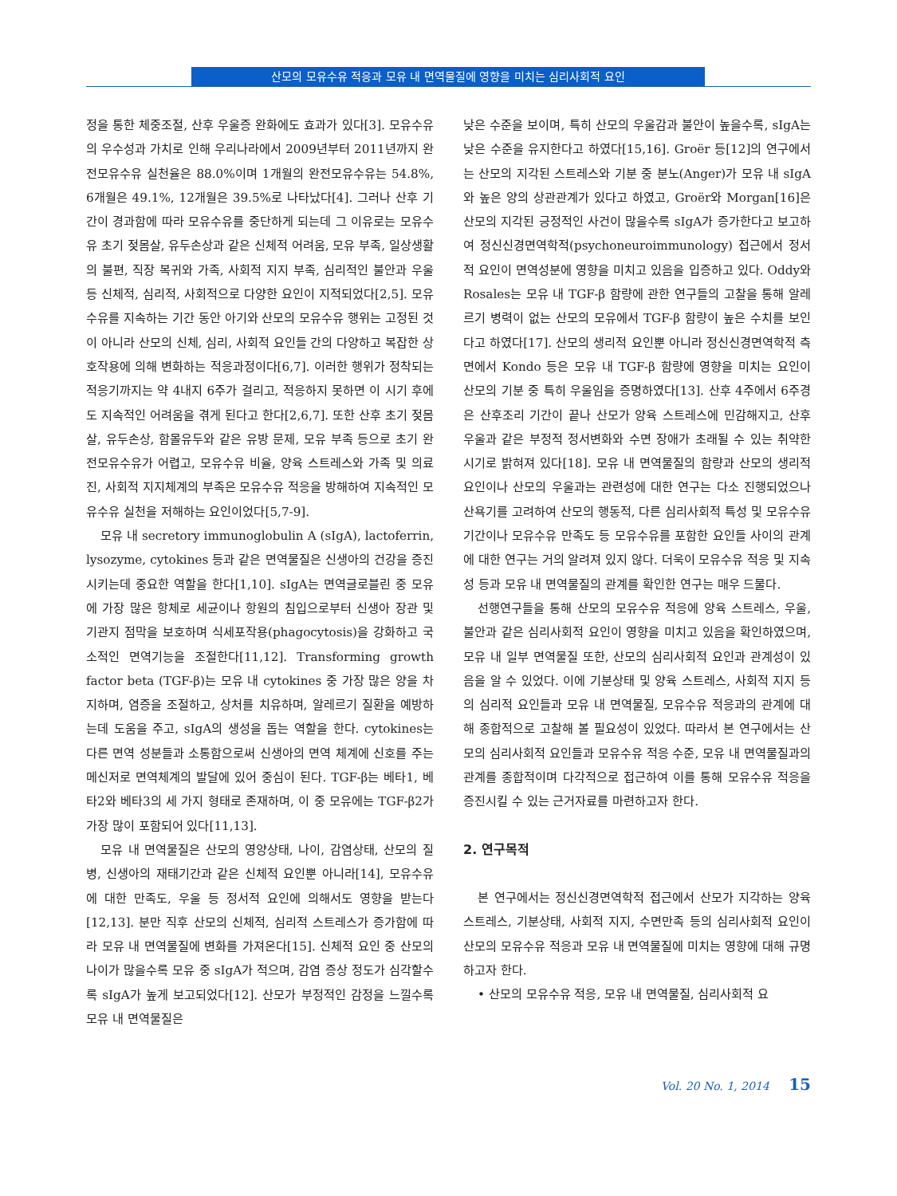산모의 모유수유 적응과 모유 내 면역물질에 영향을 미치는 심리사회적 요인
정을 통한 체중조절, 산후 우울증 완화에도 효과가 있다[3]. 모유수유의 우수성과 가치로 인해 우리나라에서 2009년부터 2011년까지 완전모유수유 실천율은 88.0%이며 1개월의 완전모유수유는 54.8%, 6개월은 49.1%, 12개월은 39.5%로 나타났다[4]. 그러나 산후 기간이 경과함에 따라 모유수유를 중단하게 되는데 그 이유로는 모유수유 초기 젖몸살, 유두손상과 같은 신체적 어려움, 모유 부족, 일상생활의 불편, 직장 복귀와 가족, 사회적 지지 부족, 심리적인 불안과 우울 등 신체적, 심리적, 사회적으로 다양한 요인이 지적되었다[2,5]. 모유수유를 지속하는 기간 동안 아기와 산모의 모유수유 행위는 고정된 것이 아니라 산모의 신체, 심리, 사회적 요인들 간의 다양하고 복잡한 상호작용에 의해 변화하는 적응과정이다[6,7]. 이러한 행위가 정착되는 적응기까지는 약 4내지 6주가 걸리고, 적응하지 못하면 이 시기 후에도 지속적인 어려움을 겪게 된다고 한다[2,6,7]. 또한 산후 초기 젖몸살, 유두손상, 함몰유두와 같은 유방 문제, 모유 부족 등으로 초기 완전모유수유가 어렵고, 모유수유 비율, 양육 스트레스와 가족 및 의료진, 사회적 지지체계의 부족은 모유수유 적응을 방해하여 지속적인 모유수유 실천을 저해하는 요인이었다[5,7-9].
모유 내 secretory immunoglobulin A (sIgA), lactoferrin, lysozyme, cytokines 등과 같은 면역물질은 신생아의 건강을 증진시키는데 중요한 역할을 한다[1,10]. sIgA는 면역글로블린 중 모유에 가장 많은 항체로 세균이나 항원의 침입으로부터 신생아 장관 및 기관지 점막을 보호하며 식세포작용(phagocytosis)을 강화하고 국소적인 면역기능을 조절한다[11,12]. Transforming growth factor beta (TGF-β)는 모유 내 cytokines 중 가장 많은 양을 차지하며, 염증을 조절하고, 상처를 치유하며, 알레르기 질환을 예방하는데 도움을 주고, sIgA의 생성을 돕는 역할을 한다. cytokines는 다른 면역 성분들과 소통함으로써 신생아의 면역 체계에 신호를 주는 메신저로 면역체계의 발달에 있어 중심이 된다. TGF-β는 베타1, 베타2와 베타3의 세 가지 형태로 존재하며, 이 중 모유에는 TGF-β2가 가장 많이 포함되어 있다[11,13].
모유 내 면역물질은 산모의 영양상태, 나이, 감염상태, 산모의 질병, 신생아의 재태기간과 같은 신체적 요인뿐 아니라[14], 모유수유에 대한 만족도, 우울 등 정서적 요인에 의해서도 영향을 받는다[12,13]. 분만 직후 산모의 신체적, 심리적 스트레스가 증가함에 따라 모유 내 면역물질에 변화를 가져온다[15]. 신체적 요인 중 산모의 나이가 많을수록 모유 중 sIgA가 적으며, 감염 증상 정도가 심각할수록 sIgA가 높게 보고되었다[12]. 산모가 부정적인 감정을 느낄수록 모유 내 면역물질은
낮은 수준을 보이며, 특히 산모의 우울감과 불안이 높을수록, sIgA는 낮은 수준을 유지한다고 하였다[15,16]. Groër 등[12]의 연구에서는 산모의 지각된 스트레스와 기분 중 분노(Anger)가 모유 내 sIgA와 높은 양의 상관관계가 있다고 하였고, Groër와 Morgan[16]은 산모의 지각된 긍정적인 사건이 많을수록 sIgA가 증가한다고 보고하여 정신신경면역학적(psychoneuroimmunology) 접근에서 정서적 요인이 면역성분에 영향을 미치고 있음을 입증하고 있다. Oddy와 Rosales는 모유 내 TGF-β 함량에 관한 연구들의 고찰을 통해 알레르기 병력이 없는 산모의 모유에서 TGF-β 함량이 높은 수치를 보인다고 하였다[17]. 산모의 생리적 요인뿐 아니라 정신신경면역학적 측면에서 Kondo 등은 모유 내 TGF-β 함량에 영향을 미치는 요인이 산모의 기분 중 특히 우울임을 증명하였다[13]. 산후 4주에서 6주경은 산후조리 기간이 끝나 산모가 양육 스트레스에 민감해지고, 산후 우울과 같은 부정적 정서변화와 수면 장애가 초래될 수 있는 취약한 시기로 밝혀져 있다[18]. 모유 내 면역물질의 함량과 산모의 생리적 요인이나 산모의 우울과는 관련성에 대한 연구는 다소 진행되었으나 산욕기를 고려하여 산모의 행동적, 다른 심리사회적 특성 및 모유수유 기간이나 모유수유 만족도 등 모유수유를 포함한 요인들 사이의 관계에 대한 연구는 거의 알려져 있지 않다. 더욱이 모유수유 적응 및 지속성 등과 모유 내 면역물질의 관계를 확인한 연구는 매우 드물다.
선행연구들을 통해 산모의 모유수유 적응에 양육 스트레스, 우울, 불안과 같은 심리사회적 요인이 영향을 미치고 있음을 확인하였으며, 모유 내 일부 면역물질 또한, 산모의 심리사회적 요인과 관계성이 있음을 알 수 있었다. 이에 기분상태 및 양육 스트레스, 사회적 지지 등의 심리적 요인들과 모유 내 면역물질, 모유수유 적응과의 관계에 대해 종합적으로 고찰해 볼 필요성이 있었다. 따라서 본 연구에서는 산모의 심리사회적 요인들과 모유수유 적응 수준, 모유 내 면역물질과의 관계를 종합적이며 다각적으로 접근하여 이를 통해 모유수유 적응을 증진시킬 수 있는 근거자료를 마련하고자 한다.
2. 연구목적
본 연구에서는 정신신경면역학적 접근에서 산모가 지각하는 양육 스트레스, 기분상태, 사회적 지지, 수면만족 등의 심리사회적 요인이 산모의 모유수유 적응과 모유 내 면역물질에 미치는 영향에 대해 규명하고자 한다.
• 산모의 모유수유 적응, 모유 내 면역물질, 심리사회적 요
Vol. 20 No. 1, 2014 15